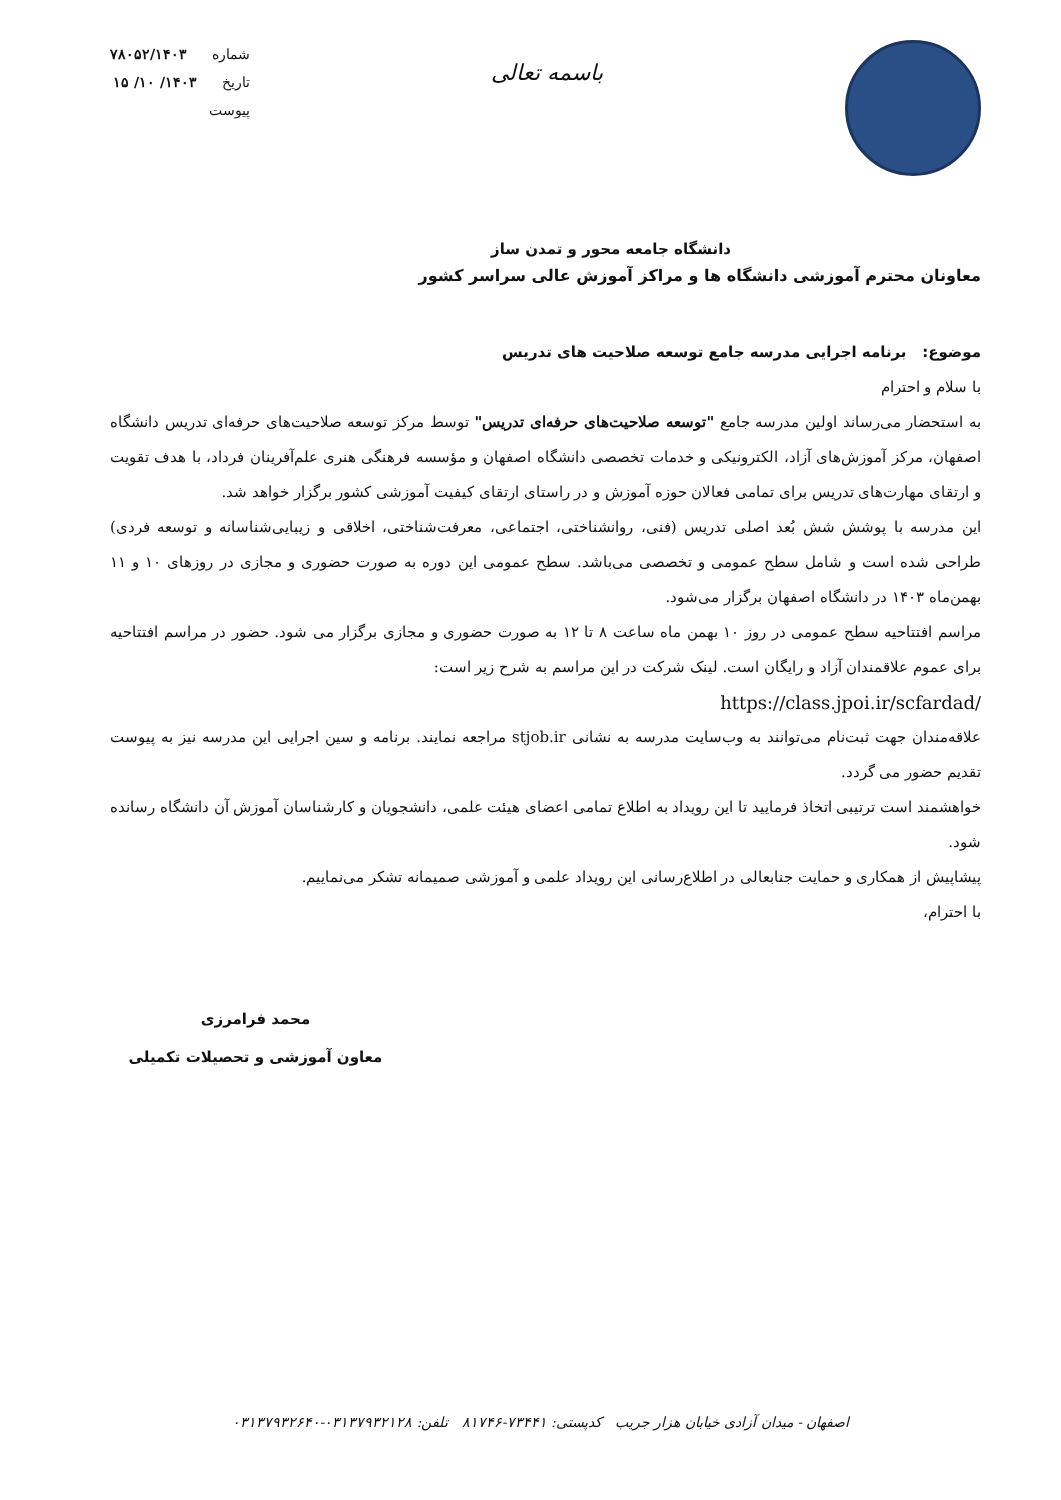باسمه تعالی
شماره ۷۸۰۵۲/۱۴۰۳
تاریخ ۱۴۰۳/ ۱۰/ ۱۵
پیوست
دانشگاه جامعه محور و تمدن ساز
معاونان محترم آموزشی دانشگاه ها و مراکز آموزش عالی سراسر کشور
موضوع: برنامه اجرایی مدرسه جامع توسعه صلاحیت های تدریس
با سلام و احترام
به استحضار می‌رساند اولین مدرسه جامع "توسعه صلاحیت‌های حرفه‌ای تدریس" توسط مرکز توسعه صلاحیت‌های حرفه‌ای تدریس دانشگاه اصفهان، مرکز آموزش‌های آزاد، الکترونیکی و خدمات تخصصی دانشگاه اصفهان و مؤسسه فرهنگی هنری علم‌آفرینان فرداد، با هدف تقویت و ارتقای مهارت‌های تدریس برای تمامی فعالان حوزه آموزش و در راستای ارتقای کیفیت آموزشی کشور برگزار خواهد شد.
این مدرسه با پوشش شش بُعد اصلی تدریس (فنی، روانشناختی، اجتماعی، معرفت‌شناختی، اخلاقی و زیبایی‌شناسانه و توسعه فردی) طراحی شده است و شامل سطح عمومی و تخصصی می‌باشد. سطح عمومی این دوره به صورت حضوری و مجازی در روزهای ۱۰ و ۱۱ بهمن‌ماه ۱۴۰۳ در دانشگاه اصفهان برگزار می‌شود.
مراسم افتتاحیه سطح عمومی در روز ۱۰ بهمن ماه ساعت ۸ تا ۱۲ به صورت حضوری و مجازی برگزار می شود. حضور در مراسم افتتاحیه برای عموم علاقمندان آزاد و رایگان است. لینک شرکت در این مراسم به شرح زیر است:
https://class.jpoi.ir/scfardad/
علاقه‌مندان جهت ثبت‌نام می‌توانند به وب‌سایت مدرسه به نشانی stjob.ir مراجعه نمایند. برنامه و سین اجرایی این مدرسه نیز به پیوست تقدیم حضور می گردد.
خواهشمند است ترتیبی اتخاذ فرمایید تا این رویداد به اطلاع تمامی اعضای هیئت علمی، دانشجویان و کارشناسان آموزش آن دانشگاه رسانده شود.
پیشاپیش از همکاری و حمایت جنابعالی در اطلاع‌رسانی این رویداد علمی و آموزشی صمیمانه تشکر می‌نماییم.
با احترام،
محمد فرامرزی
معاون آموزشی و تحصیلات تکمیلی
اصفهان - میدان آزادی خیابان هزار جریب کدپستی: ۷۳۴۴۱-۸۱۷۴۶ تلفن: ۰۳۱۳۷۹۳۲۱۲۸-۰۳۱۳۷۹۳۲۶۴۰